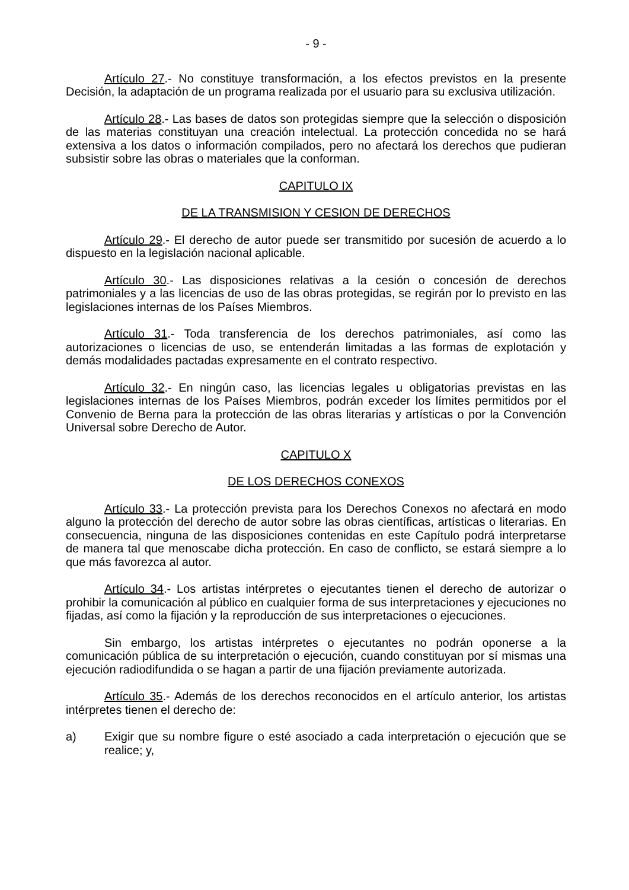- 9 -
Artículo 27.- No constituye transformación, a los efectos previstos en la presente Decisión, la adaptación de un programa realizada por el usuario para su exclusiva utilización.
Artículo 28.- Las bases de datos son protegidas siempre que la selección o disposición de las materias constituyan una creación intelectual. La protección concedida no se hará extensiva a los datos o información compilados, pero no afectará los derechos que pudieran subsistir sobre las obras o materiales que la conforman.
CAPITULO IX
DE LA TRANSMISION Y CESION DE DERECHOS
Artículo 29.- El derecho de autor puede ser transmitido por sucesión de acuerdo a lo dispuesto en la legislación nacional aplicable.
Artículo 30.- Las disposiciones relativas a la cesión o concesión de derechos patrimoniales y a las licencias de uso de las obras protegidas, se regirán por lo previsto en las legislaciones internas de los Países Miembros.
Artículo 31.- Toda transferencia de los derechos patrimoniales, así como las autorizaciones o licencias de uso, se entenderán limitadas a las formas de explotación y demás modalidades pactadas expresamente en el contrato respectivo.
Artículo 32.- En ningún caso, las licencias legales u obligatorias previstas en las legislaciones internas de los Países Miembros, podrán exceder los límites permitidos por el Convenio de Berna para la protección de las obras literarias y artísticas o por la Convención Universal sobre Derecho de Autor.
CAPITULO X
DE LOS DERECHOS CONEXOS
Artículo 33.- La protección prevista para los Derechos Conexos no afectará en modo alguno la protección del derecho de autor sobre las obras científicas, artísticas o literarias. En consecuencia, ninguna de las disposiciones contenidas en este Capítulo podrá interpretarse de manera tal que menoscabe dicha protección. En caso de conflicto, se estará siempre a lo que más favorezca al autor.
Artículo 34.- Los artistas intérpretes o ejecutantes tienen el derecho de autorizar o prohibir la comunicación al público en cualquier forma de sus interpretaciones y ejecuciones no fijadas, así como la fijación y la reproducción de sus interpretaciones o ejecuciones.
Sin embargo, los artistas intérpretes o ejecutantes no podrán oponerse a la comunicación pública de su interpretación o ejecución, cuando constituyan por sí mismas una ejecución radiodifundida o se hagan a partir de una fijación previamente autorizada.
Artículo 35.- Además de los derechos reconocidos en el artículo anterior, los artistas intérpretes tienen el derecho de:
a) Exigir que su nombre figure o esté asociado a cada interpretación o ejecución que se realice; y,